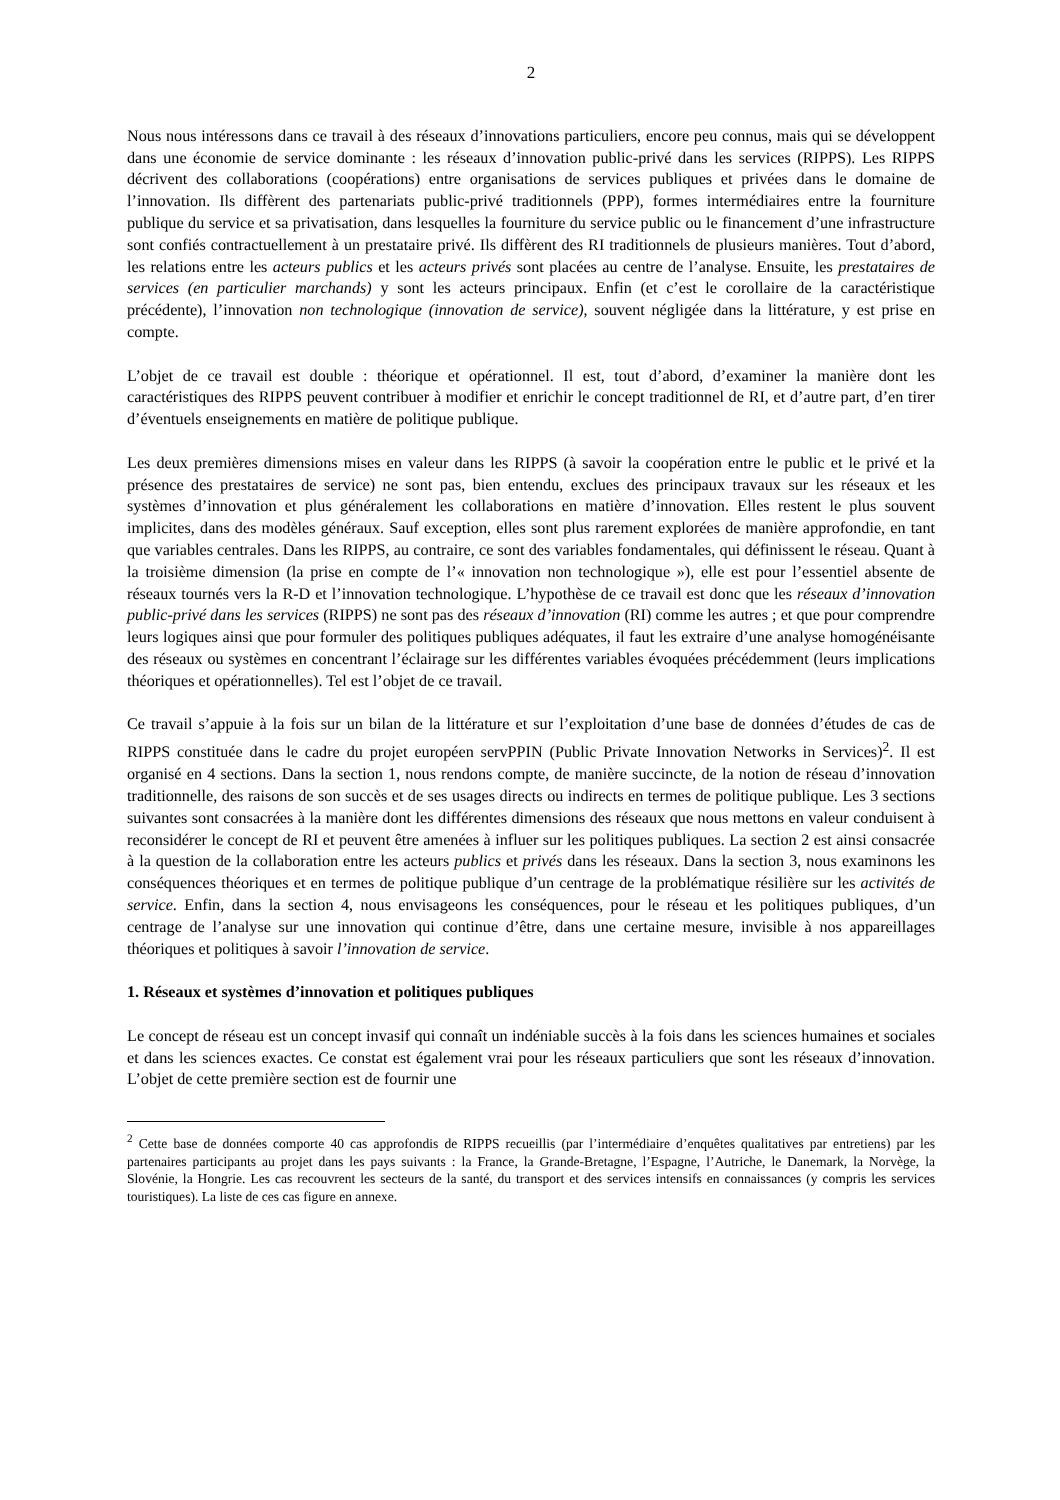2
Nous nous intéressons dans ce travail à des réseaux d’innovations particuliers, encore peu connus, mais qui se développent dans une économie de service dominante : les réseaux d’innovation public-privé dans les services (RIPPS). Les RIPPS décrivent des collaborations (coopérations) entre organisations de services publiques et privées dans le domaine de l’innovation. Ils diffèrent des partenariats public-privé traditionnels (PPP), formes intermédiaires entre la fourniture publique du service et sa privatisation, dans lesquelles la fourniture du service public ou le financement d’une infrastructure sont confiés contractuellement à un prestataire privé. Ils diffèrent des RI traditionnels de plusieurs manières. Tout d’abord, les relations entre les acteurs publics et les acteurs privés sont placées au centre de l’analyse. Ensuite, les prestataires de services (en particulier marchands) y sont les acteurs principaux. Enfin (et c’est le corollaire de la caractéristique précédente), l’innovation non technologique (innovation de service), souvent négligée dans la littérature, y est prise en compte.
L’objet de ce travail est double : théorique et opérationnel. Il est, tout d’abord, d’examiner la manière dont les caractéristiques des RIPPS peuvent contribuer à modifier et enrichir le concept traditionnel de RI, et d’autre part, d’en tirer d’éventuels enseignements en matière de politique publique.
Les deux premières dimensions mises en valeur dans les RIPPS (à savoir la coopération entre le public et le privé et la présence des prestataires de service) ne sont pas, bien entendu, exclues des principaux travaux sur les réseaux et les systèmes d’innovation et plus généralement les collaborations en matière d’innovation. Elles restent le plus souvent implicites, dans des modèles généraux. Sauf exception, elles sont plus rarement explorées de manière approfondie, en tant que variables centrales. Dans les RIPPS, au contraire, ce sont des variables fondamentales, qui définissent le réseau. Quant à la troisième dimension (la prise en compte de l’« innovation non technologique »), elle est pour l’essentiel absente de réseaux tournés vers la R-D et l’innovation technologique. L’hypothèse de ce travail est donc que les réseaux d’innovation public-privé dans les services (RIPPS) ne sont pas des réseaux d’innovation (RI) comme les autres ; et que pour comprendre leurs logiques ainsi que pour formuler des politiques publiques adéquates, il faut les extraire d’une analyse homogénéisante des réseaux ou systèmes en concentrant l’éclairage sur les différentes variables évoquées précédemment (leurs implications théoriques et opérationnelles). Tel est l’objet de ce travail.
Ce travail s’appuie à la fois sur un bilan de la littérature et sur l’exploitation d’une base de données d’études de cas de RIPPS constituée dans le cadre du projet européen servPPIN (Public Private Innovation Networks in Services)<sup>2</sup>. Il est organisé en 4 sections. Dans la section 1, nous rendons compte, de manière succincte, de la notion de réseau d’innovation traditionnelle, des raisons de son succès et de ses usages directs ou indirects en termes de politique publique. Les 3 sections suivantes sont consacrées à la manière dont les différentes dimensions des réseaux que nous mettons en valeur conduisent à reconsidérer le concept de RI et peuvent être amenées à influer sur les politiques publiques. La section 2 est ainsi consacrée à la question de la collaboration entre les acteurs publics et privés dans les réseaux. Dans la section 3, nous examinons les conséquences théoriques et en termes de politique publique d’un centrage de la problématique résilière sur les activités de service. Enfin, dans la section 4, nous envisageons les conséquences, pour le réseau et les politiques publiques, d’un centrage de l’analyse sur une innovation qui continue d’être, dans une certaine mesure, invisible à nos appareillages théoriques et politiques à savoir l’innovation de service.
1. Réseaux et systèmes d’innovation et politiques publiques
Le concept de réseau est un concept invasif qui connaît un indéniable succès à la fois dans les sciences humaines et sociales et dans les sciences exactes. Ce constat est également vrai pour les réseaux particuliers que sont les réseaux d’innovation. L’objet de cette première section est de fournir une
<sup>2</sup> Cette base de données comporte 40 cas approfondis de RIPPS recueillis (par l’intermédiaire d’enquêtes qualitatives par entretiens) par les partenaires participants au projet dans les pays suivants : la France, la Grande-Bretagne, l’Espagne, l’Autriche, le Danemark, la Norvège, la Slovénie, la Hongrie. Les cas recouvrent les secteurs de la santé, du transport et des services intensifs en connaissances (y compris les services touristiques). La liste de ces cas figure en annexe.